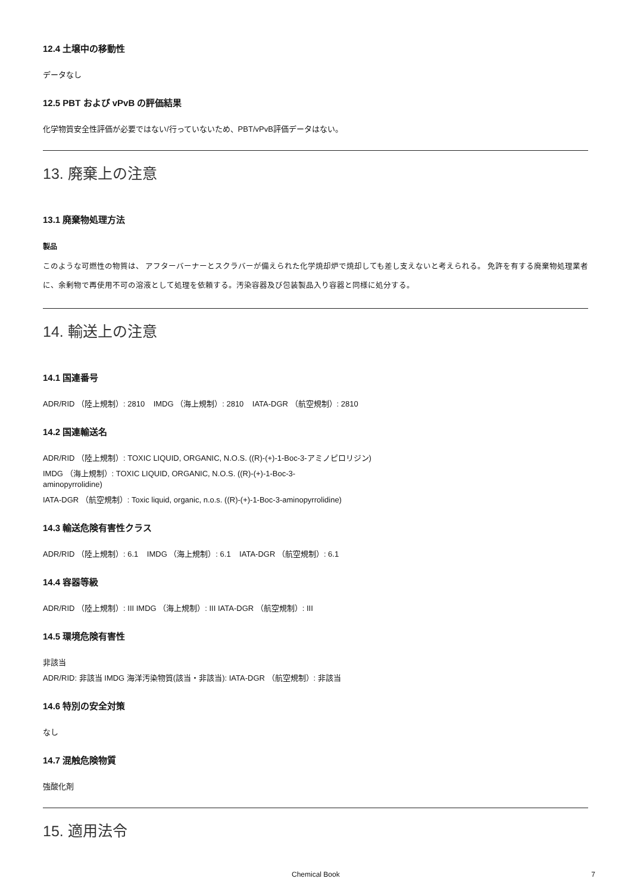12.4 土壌中の移動性
データなし
12.5 PBT および vPvB の評価結果
化学物質安全性評価が必要ではない/行っていないため、PBT/vPvB評価データはない。
13. 廃棄上の注意
13.1 廃棄物処理方法
製品
このような可燃性の物質は、 アフターバーナーとスクラバーが備えられた化学焼却炉で焼却しても差し支えないと考えられる。 免許を有する廃棄物処理業者に、余剰物で再使用不可の溶液として処理を依頼する。汚染容器及び包装製品入り容器と同様に処分する。
14. 輸送上の注意
14.1 国連番号
ADR/RID （陸上規制）: 2810 IMDG （海上規制）: 2810 IATA-DGR （航空規制）: 2810
14.2 国連輸送名
ADR/RID （陸上規制）: TOXIC LIQUID, ORGANIC, N.O.S. ((R)-(+)-1-Boc-3-アミノピロリジン)
IMDG （海上規制）: TOXIC LIQUID, ORGANIC, N.O.S. ((R)-(+)-1-Boc-3-
aminopyrrolidine)
IATA-DGR （航空規制）: Toxic liquid, organic, n.o.s. ((R)-(+)-1-Boc-3-aminopyrrolidine)
14.3 輸送危険有害性クラス
ADR/RID （陸上規制）: 6.1 IMDG （海上規制）: 6.1 IATA-DGR （航空規制）: 6.1
14.4 容器等級
ADR/RID （陸上規制）: III IMDG （海上規制）: III IATA-DGR （航空規制）: III
14.5 環境危険有害性
非該当
ADR/RID: 非該当 IMDG 海洋汚染物質(該当・非該当): IATA-DGR （航空規制）: 非該当
14.6 特別の安全対策
なし
14.7 混触危険物質
強酸化剤
15. 適用法令
Chemical Book 7